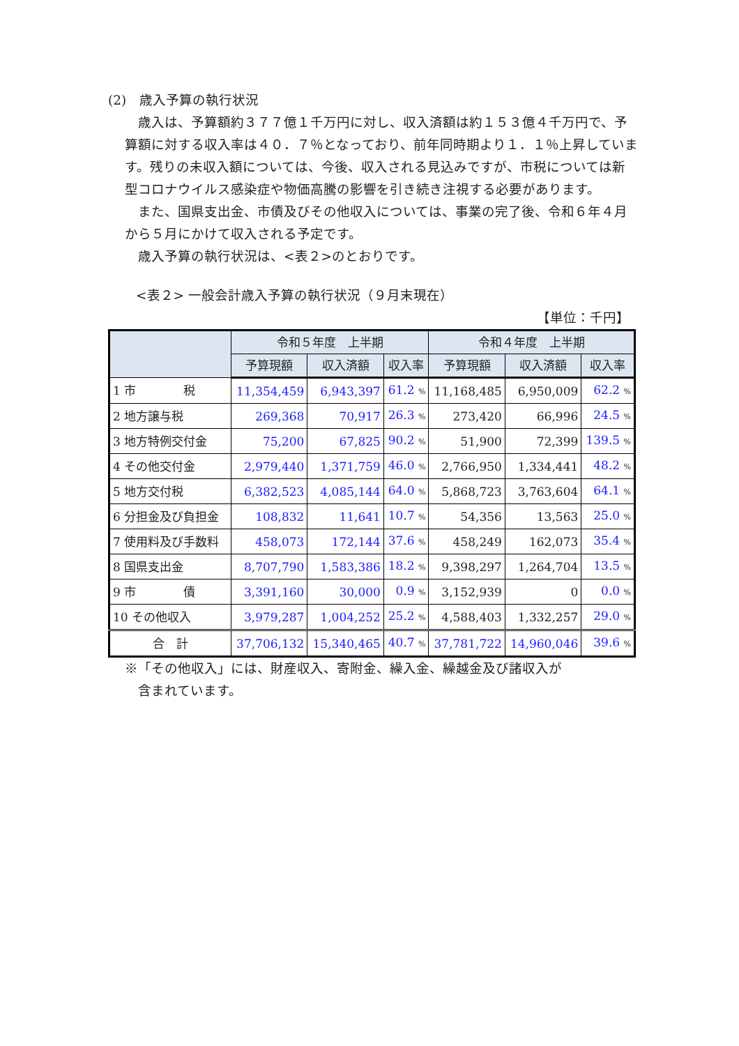(2)　歳入予算の執行状況
　歳入は、予算額約３７７億１千万円に対し、収入済額は約１５３億４千万円で、予算額に対する収入率は４０．７％となっており、前年同時期より１．１％上昇しています。残りの未収入額については、今後、収入される見込みですが、市税については新型コロナウイルス感染症や物価高騰の影響を引き続き注視する必要があります。
　また、国県支出金、市債及びその他収入については、事業の完了後、令和６年４月から５月にかけて収入される予定です。
　歳入予算の執行状況は、<表２>のとおりです。
<表２> 一般会計歳入予算の執行状況（９月末現在）
【単位：千円】
| | 令和５年度 上半期 | | | 令和４年度 上半期 | | |
| --- | --- | --- | --- | --- | --- | --- |
| | 予算現額 | 収入済額 | 収入率 | 予算現額 | 収入済額 | 収入率 |
| 1 市 税 | 11,354,459 | 6,943,397 | 61.2 % | 11,168,485 | 6,950,009 | 62.2 % |
| 2 地方譲与税 | 269,368 | 70,917 | 26.3 % | 273,420 | 66,996 | 24.5 % |
| 3 地方特例交付金 | 75,200 | 67,825 | 90.2 % | 51,900 | 72,399 | 139.5 % |
| 4 その他交付金 | 2,979,440 | 1,371,759 | 46.0 % | 2,766,950 | 1,334,441 | 48.2 % |
| 5 地方交付税 | 6,382,523 | 4,085,144 | 64.0 % | 5,868,723 | 3,763,604 | 64.1 % |
| 6 分担金及び負担金 | 108,832 | 11,641 | 10.7 % | 54,356 | 13,563 | 25.0 % |
| 7 使用料及び手数料 | 458,073 | 172,144 | 37.6 % | 458,249 | 162,073 | 35.4 % |
| 8 国県支出金 | 8,707,790 | 1,583,386 | 18.2 % | 9,398,297 | 1,264,704 | 13.5 % |
| 9 市 債 | 3,391,160 | 30,000 | 0.9 % | 3,152,939 | 0 | 0.0 % |
| 10 その他収入 | 3,979,287 | 1,004,252 | 25.2 % | 4,588,403 | 1,332,257 | 29.0 % |
| 合 計 | 37,706,132 | 15,340,465 | 40.7 % | 37,781,722 | 14,960,046 | 39.6 % |
※「その他収入」には、財産収入、寄附金、繰入金、繰越金及び諸収入が
　含まれています。